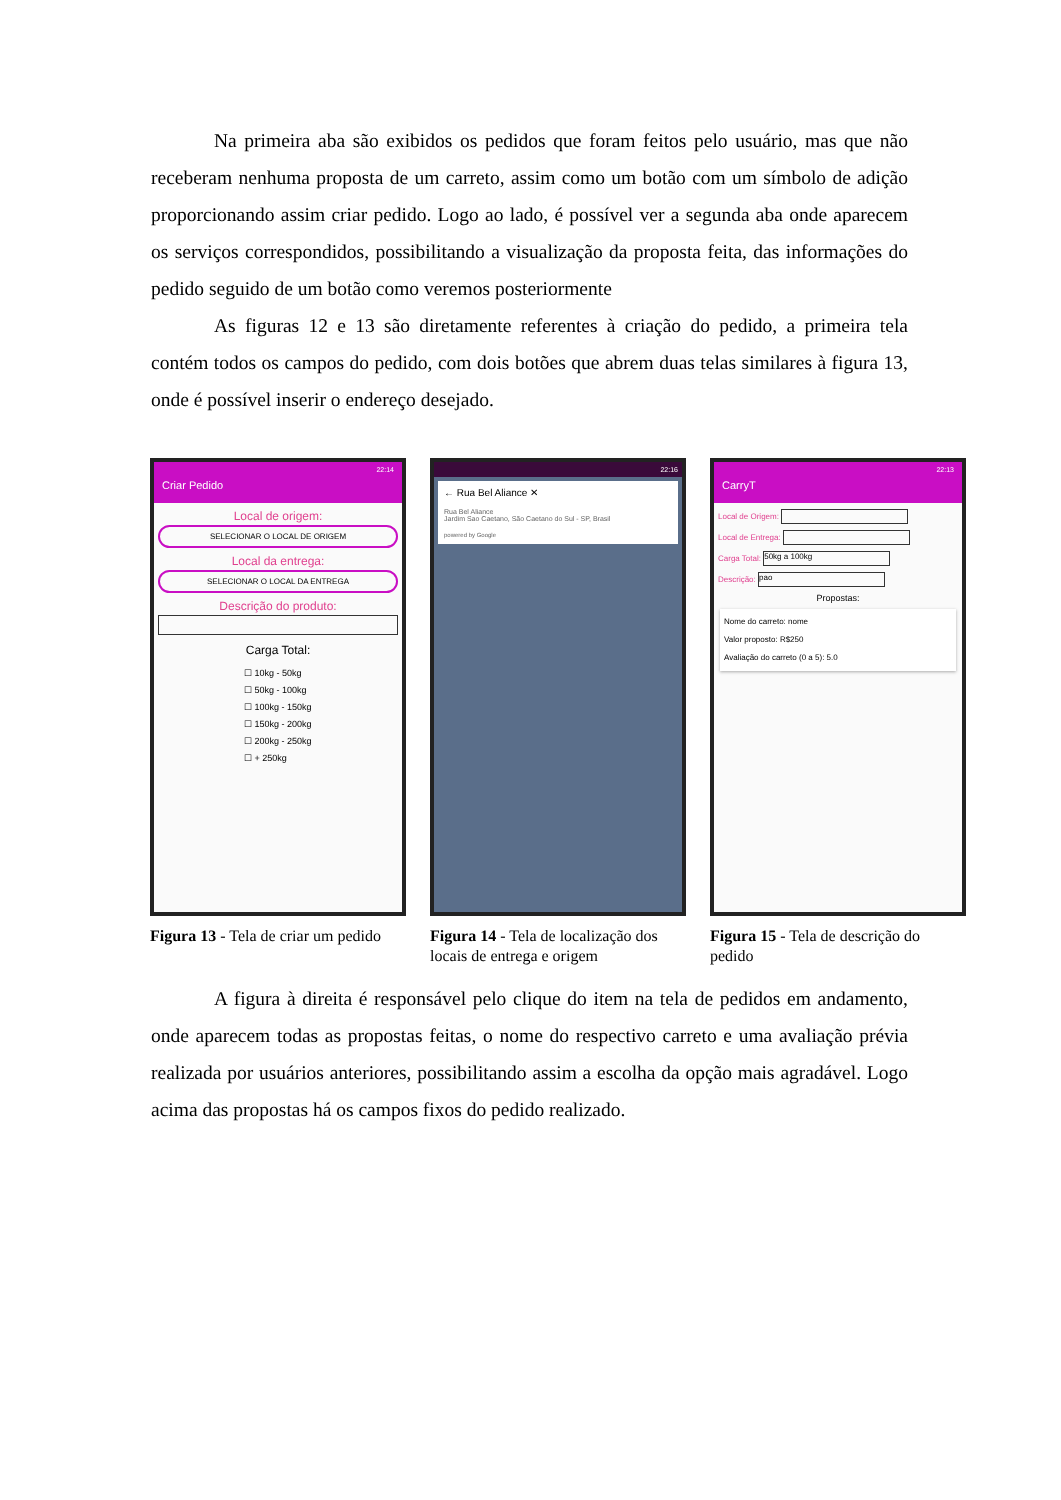Na primeira aba são exibidos os pedidos que foram feitos pelo usuário, mas que não receberam nenhuma proposta de um carreto, assim como um botão com um símbolo de adição proporcionando assim criar pedido. Logo ao lado, é possível ver a segunda aba onde aparecem os serviços correspondidos, possibilitando a visualização da proposta feita, das informações do pedido seguido de um botão como veremos posteriormente
As figuras 12 e 13 são diretamente referentes à criação do pedido, a primeira tela contém todos os campos do pedido, com dois botões que abrem duas telas similares à figura 13, onde é possível inserir o endereço desejado.
22:14
Criar Pedido
Local de origem:
SELECIONAR O LOCAL DE ORIGEM
Local da entrega:
SELECIONAR O LOCAL DA ENTREGA
Descrição do produto:
Carga Total:
☐ 10kg - 50kg
☐ 50kg - 100kg
☐ 100kg - 150kg
☐ 150kg - 200kg
☐ 200kg - 250kg
☐ + 250kg
Figura 13 - Tela de criar um pedido
22:16
← Rua Bel Aliance ✕
Rua Bel Aliance
Jardim Sao Caetano, São Caetano do Sul - SP, Brasil
powered by Google
Figura 14 - Tela de localização dos locais de entrega e origem
22:13
CarryT
Local de Origem:
Local de Entrega:
Carga Total: 50kg a 100kg
Descrição: pao
Propostas:
Nome do carreto: nome
Valor proposto: R$250
Avaliação do carreto (0 a 5): 5.0
Figura 15 - Tela de descrição do pedido
A figura à direita é responsável pelo clique do item na tela de pedidos em andamento, onde aparecem todas as propostas feitas, o nome do respectivo carreto e uma avaliação prévia realizada por usuários anteriores, possibilitando assim a escolha da opção mais agradável. Logo acima das propostas há os campos fixos do pedido realizado.